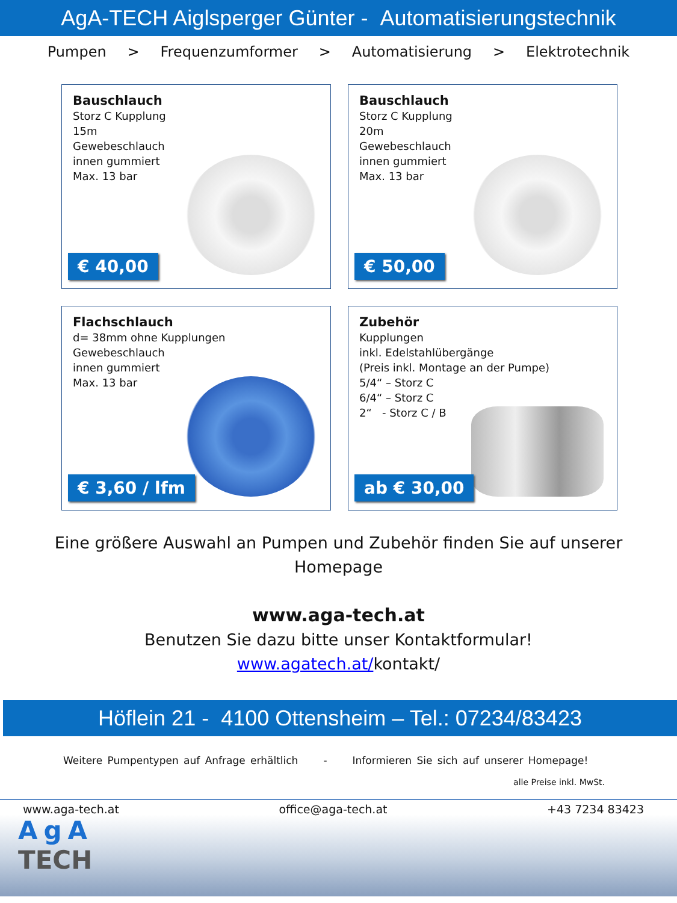AgA-TECH Aiglsperger Günter - Automatisierungstechnik
Pumpen > Frequenzumformer > Automatisierung > Elektrotechnik
Bauschlauch
Storz C Kupplung
15m
Gewebeschlauch
innen gummiert
Max. 13 bar
€ 40,00
Bauschlauch
Storz C Kupplung
20m
Gewebeschlauch
innen gummiert
Max. 13 bar
€ 50,00
Flachschlauch
d= 38mm ohne Kupplungen
Gewebeschlauch
innen gummiert
Max. 13 bar
€ 3,60 / lfm
Zubehör
Kupplungen
inkl. Edelstahlübergänge
(Preis inkl. Montage an der Pumpe)
5/4“ – Storz C
6/4“ – Storz C
2“ - Storz C / B
ab € 30,00
Eine größere Auswahl an Pumpen und Zubehör finden Sie auf unserer
Homepage
www.aga-tech.at
Benutzen Sie dazu bitte unser Kontaktformular!
www.agatech.at/kontakt/
Höflein 21 - 4100 Ottensheim – Tel.: 07234/83423
Weitere Pumpentypen auf Anfrage erhältlich - Informieren Sie sich auf unserer Homepage!
alle Preise inkl. MwSt.
www.aga-tech.at office@aga-tech.at +43 7234 83423
AgA
TECH